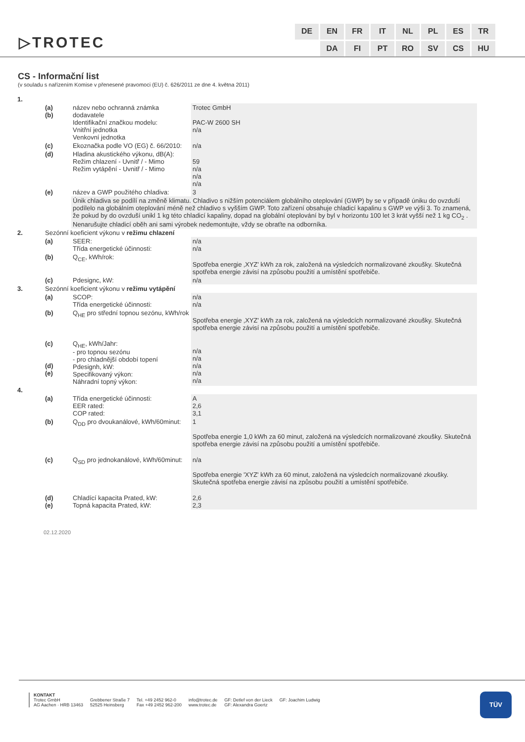▷TROTEC
DE EN FR IT NL PL ES TR DA FI PT RO SV CS HU
CS - Informační list
(v souladu s nařízením Komise v přenesené pravomoci (EU) č. 626/2011 ze dne 4. května 2011)
| 1. | | | |
| | (a) (b) | název nebo ochranná známka dodavatele Identifikační značkou modelu: Vnitřní jednotka Venkovní jednotka | Trotec GmbH PAC-W 2600 SH n/a |
| | (c) | Ekoznačka podle VO (EG) č. 66/2010: | n/a |
| | (d) | Hladina akustického výkonu, dB(A): Režim chlazení - Uvnitř / - Mimo Režim vytápění - Uvnitř / - Mimo | 59 n/a n/a n/a |
| | (e) | název a GWP použitého chladiva: | 3 |
| | | Únik chladiva se podílí na změně klimatu. Chladivo s nižším potenciálem globálního oteplování (GWP) by se v případě úniku do ovzduší podílelo na globálním oteplování méně než chladivo s vyšším GWP. Toto zařízení obsahuje chladicí kapalinu s GWP ve výši 3. To znamená, že pokud by do ovzduší unikl 1 kg této chladicí kapaliny, dopad na globální oteplování by byl v horizontu 100 let 3 krát vyšší než 1 kg CO<sub>2</sub> . Nenarušujte chladicí oběh ani sami výrobek nedemontujte, vždy se obraťte na odborníka. | |
| 2. | Sezónní koeficient výkonu v režimu chlazení | | |
| | (a) | SEER: Třída energetické účinnosti: | n/a n/a |
| | (b) | Q<sub>CE</sub>, kWh/rok: | Spotřeba energie ‚XYZ' kWh za rok, založená na výsledcích normalizované zkoušky. Skutečná spotřeba energie závisí na způsobu použití a umístění spotřebiče. |
| | (c) | Pdesignc, kW: | n/a |
| 3. | Sezónní koeficient výkonu v režimu vytápění | | |
| | (a) | SCOP: Třída energetické účinnosti: | n/a n/a |
| | (b) | Q<sub>HE</sub> pro střední topnou sezónu, kWh/rok | Spotřeba energie ‚XYZ' kWh za rok, založená na výsledcích normalizované zkoušky. Skutečná spotřeba energie závisí na způsobu použití a umístění spotřebiče. |
| | (c) (d) (e) | Q<sub>HE</sub>, kWh/Jahr: - pro topnou sezónu - pro chladnější období topení Pdesignh, kW: Specifikovaný výkon: Náhradní topný výkon: | n/a n/a n/a n/a n/a |
| 4. | | | |
| | (a) | Třída energetické účinnosti: EER rated: COP rated: | A 2,6 3,1 |
| | (b) | Q<sub>DD</sub> pro dvoukanálové, kWh/60minut: | 1 Spotřeba energie 1,0 kWh za 60 minut, založená na výsledcích normalizované zkoušky. Skutečná spotřeba energie závisí na způsobu použití a umístění spotřebiče. |
| | (c) | Q<sub>SD</sub> pro jednokanálové, kWh/60minut: | n/a Spotřeba energie 'XYZ' kWh za 60 minut, založená na výsledcích normalizované zkoušky. Skutečná spotřeba energie závisí na způsobu použití a umístění spotřebiče. |
| | (d) (e) | Chladící kapacita Prated, kW: Topná kapacita Prated, kW: | 2,6 2,3 |
02.12.2020
KONTAKT
Trotec GmbH
AG Aachen · HRB 13463
Grebbener Straße 7
52525 Heinsberg
Tel. +49 2452 962-0
Fax +49 2452 962-200
info@trotec.de
www.trotec.de
GF: Detlef von der Lieck
GF: Alexandra Goertz
GF: Joachim Ludwig
TÜV